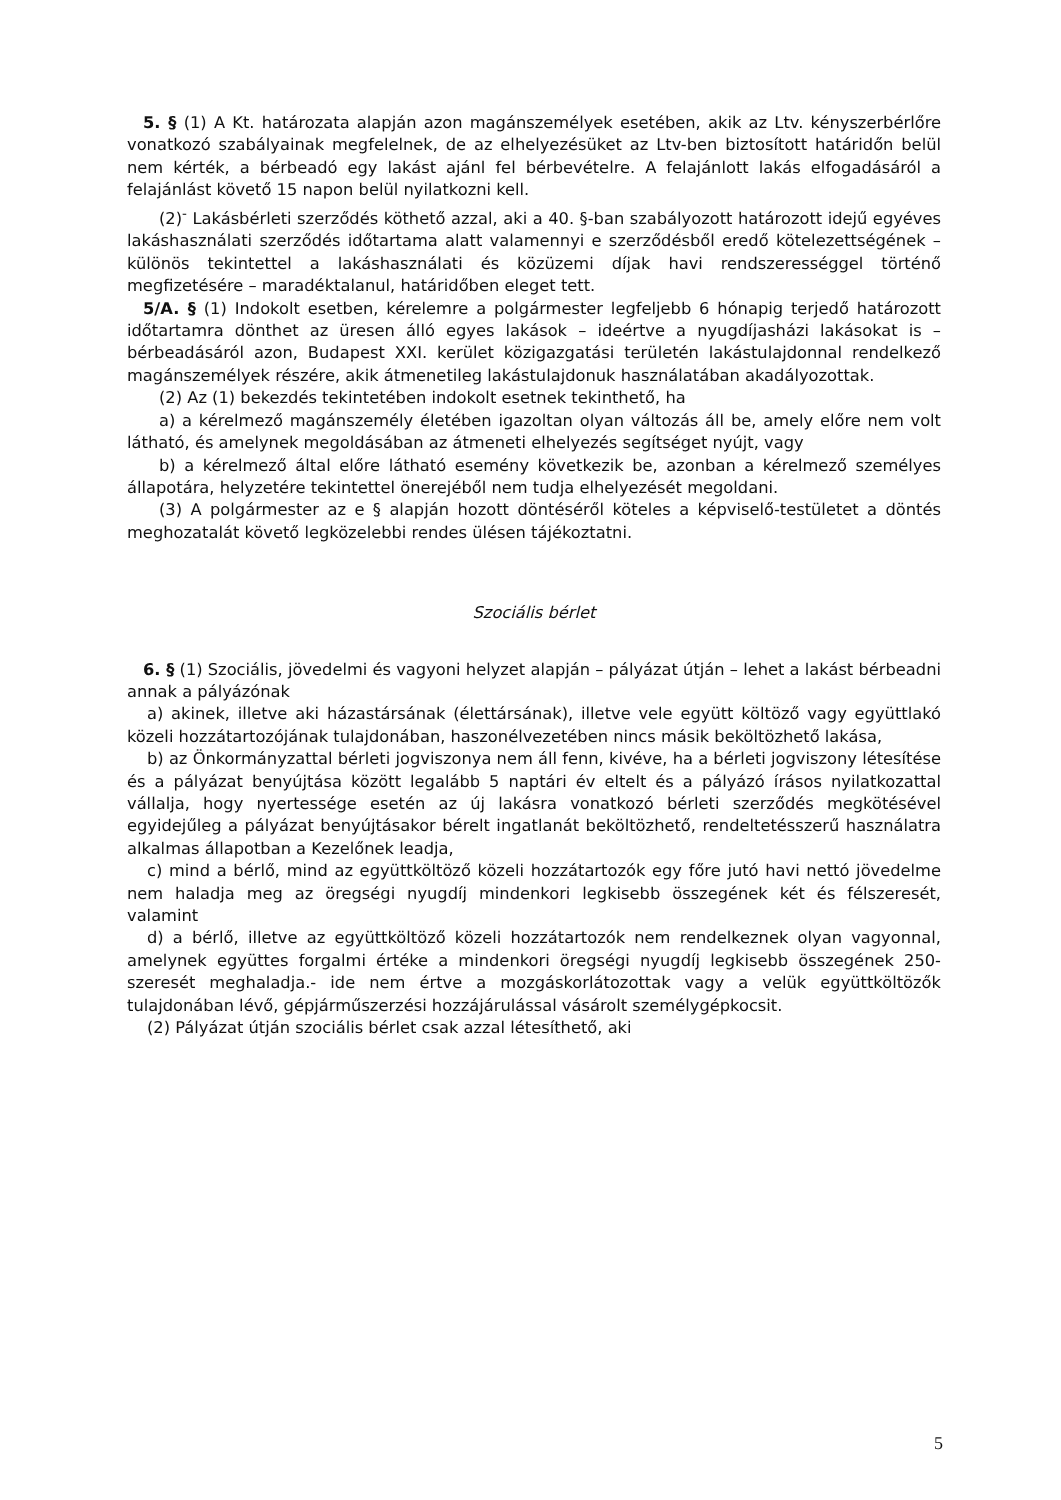5. § (1) A Kt. határozata alapján azon magánszemélyek esetében, akik az Ltv. kényszerbérlőre vonatkozó szabályainak megfelelnek, de az elhelyezésüket az Ltv-ben biztosított határidőn belül nem kérték, a bérbeadó egy lakást ajánl fel bérbevételre. A felajánlott lakás elfogadásáról a felajánlást követő 15 napon belül nyilatkozni kell.
(2)<sup>-</sup> Lakásbérleti szerződés köthető azzal, aki a 40. §-ban szabályozott határozott idejű egyéves lakáshasználati szerződés időtartama alatt valamennyi e szerződésből eredő kötelezettségének – különös tekintettel a lakáshasználati és közüzemi díjak havi rendszerességgel történő megfizetésére – maradéktalanul, határidőben eleget tett.
5/A. § (1) Indokolt esetben, kérelemre a polgármester legfeljebb 6 hónapig terjedő határozott időtartamra dönthet az üresen álló egyes lakások – ideértve a nyugdíjasházi lakásokat is – bérbeadásáról azon, Budapest XXI. kerület közigazgatási területén lakástulajdonnal rendelkező magánszemélyek részére, akik átmenetileg lakástulajdonuk használatában akadályozottak.
(2) Az (1) bekezdés tekintetében indokolt esetnek tekinthető, ha
a) a kérelmező magánszemély életében igazoltan olyan változás áll be, amely előre nem volt látható, és amelynek megoldásában az átmeneti elhelyezés segítséget nyújt, vagy
b) a kérelmező által előre látható esemény következik be, azonban a kérelmező személyes állapotára, helyzetére tekintettel önerejéből nem tudja elhelyezését megoldani.
(3) A polgármester az e § alapján hozott döntéséről köteles a képviselő-testületet a döntés meghozatalát követő legközelebbi rendes ülésen tájékoztatni.
Szociális bérlet
6. § (1) Szociális, jövedelmi és vagyoni helyzet alapján – pályázat útján – lehet a lakást bérbeadni annak a pályázónak
a) akinek, illetve aki házastársának (élettársának), illetve vele együtt költöző vagy együttlakó közeli hozzátartozójának tulajdonában, haszonélvezetében nincs másik beköltözhető lakása,
b) az Önkormányzattal bérleti jogviszonya nem áll fenn, kivéve, ha a bérleti jogviszony létesítése és a pályázat benyújtása között legalább 5 naptári év eltelt és a pályázó írásos nyilatkozattal vállalja, hogy nyertessége esetén az új lakásra vonatkozó bérleti szerződés megkötésével egyidejűleg a pályázat benyújtásakor bérelt ingatlanát beköltözhető, rendeltetésszerű használatra alkalmas állapotban a Kezelőnek leadja,
c) mind a bérlő, mind az együttköltöző közeli hozzátartozók egy főre jutó havi nettó jövedelme nem haladja meg az öregségi nyugdíj mindenkori legkisebb összegének két és félszeresét, valamint
d) a bérlő, illetve az együttköltöző közeli hozzátartozók nem rendelkeznek olyan vagyonnal, amelynek együttes forgalmi értéke a mindenkori öregségi nyugdíj legkisebb összegének 250-szeresét meghaladja.- ide nem értve a mozgáskorlátozottak vagy a velük együttköltözők tulajdonában lévő, gépjárműszerzési hozzájárulással vásárolt személygépkocsit.
(2) Pályázat útján szociális bérlet csak azzal létesíthető, aki
5